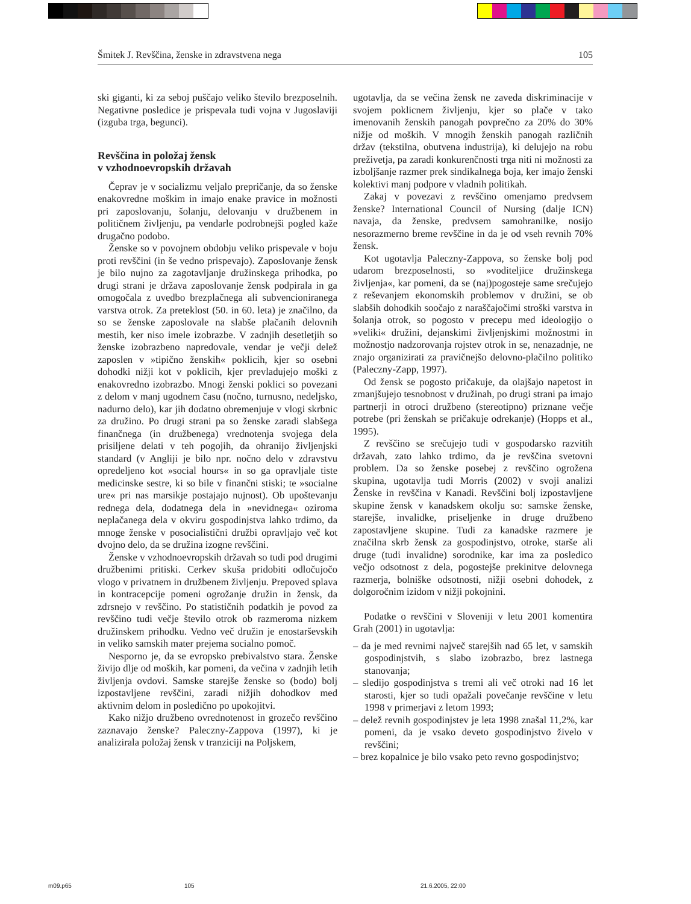Šmitek J. Revščina, ženske in zdravstvena nega 105
ski giganti, ki za seboj puščajo veliko število brezposelnih. Negativne posledice je prispevala tudi vojna v Jugoslaviji (izguba trga, begunci).
Revščina in položaj žensk
v vzhodnoevropskih državah
Čeprav je v socializmu veljalo prepričanje, da so ženske enakovredne moškim in imajo enake pravice in možnosti pri zaposlovanju, šolanju, delovanju v družbenem in političnem življenju, pa vendarle podrobnejši pogled kaže drugačno podobo.
Ženske so v povojnem obdobju veliko prispevale v boju proti revščini (in še vedno prispevajo). Zaposlovanje žensk je bilo nujno za zagotavljanje družinskega prihodka, po drugi strani je država zaposlovanje žensk podpirala in ga omogočala z uvedbo brezplačnega ali subvencioniranega varstva otrok. Za preteklost (50. in 60. leta) je značilno, da so se ženske zaposlovale na slabše plačanih delovnih mestih, ker niso imele izobrazbe. V zadnjih desetletjih so ženske izobrazbeno napredovale, vendar je večji delež zaposlen v »tipično ženskih« poklicih, kjer so osebni dohodki nižji kot v poklicih, kjer prevladujejo moški z enakovredno izobrazbo. Mnogi ženski poklici so povezani z delom v manj ugodnem času (nočno, turnusno, nedeljsko, nadurno delo), kar jih dodatno obremenjuje v vlogi skrbnic za družino. Po drugi strani pa so ženske zaradi slabšega finančnega (in družbenega) vrednotenja svojega dela prisiljene delati v teh pogojih, da ohranijo življenjski standard (v Angliji je bilo npr. nočno delo v zdravstvu opredeljeno kot »social hours« in so ga opravljale tiste medicinske sestre, ki so bile v finančni stiski; te »socialne ure« pri nas marsikje postajajo nujnost). Ob upoštevanju rednega dela, dodatnega dela in »nevidnega« oziroma neplačanega dela v okviru gospodinjstva lahko trdimo, da mnoge ženske v posocialistični družbi opravljajo več kot dvojno delo, da se družina izogne revščini.
Ženske v vzhodnoevropskih državah so tudi pod drugimi družbenimi pritiski. Cerkev skuša pridobiti odločujočo vlogo v privatnem in družbenem življenju. Prepoved splava in kontracepcije pomeni ogrožanje družin in žensk, da zdrsnejo v revščino. Po statističnih podatkih je povod za revščino tudi večje število otrok ob razmeroma nizkem družinskem prihodku. Vedno več družin je enostarševskih in veliko samskih mater prejema socialno pomoč.
Nesporno je, da se evropsko prebivalstvo stara. Ženske živijo dlje od moških, kar pomeni, da večina v zadnjih letih življenja ovdovi. Samske starejše ženske so (bodo) bolj izpostavljene revščini, zaradi nižjih dohodkov med aktivnim delom in posledično po upokojitvi.
Kako nižjo družbeno ovrednotenost in grozečo revščino zaznavajo ženske? Paleczny-Zappova (1997), ki je analizirala položaj žensk v tranziciji na Poljskem,
ugotavlja, da se večina žensk ne zaveda diskriminacije v svojem poklicnem življenju, kjer so plače v tako imenovanih ženskih panogah povprečno za 20% do 30% nižje od moških. V mnogih ženskih panogah različnih držav (tekstilna, obutvena industrija), ki delujejo na robu preživetja, pa zaradi konkurenčnosti trga niti ni možnosti za izboljšanje razmer prek sindikalnega boja, ker imajo ženski kolektivi manj podpore v vladnih politikah.
Zakaj v povezavi z revščino omenjamo predvsem ženske? International Council of Nursing (dalje ICN) navaja, da ženske, predvsem samohranilke, nosijo nesorazmerno breme revščine in da je od vseh revnih 70% žensk.
Kot ugotavlja Paleczny-Zappova, so ženske bolj pod udarom brezposelnosti, so »voditeljice družinskega življenja«, kar pomeni, da se (naj)pogosteje same srečujejo z reševanjem ekonomskih problemov v družini, se ob slabših dohodkih soočajo z naraščajočimi stroški varstva in šolanja otrok, so pogosto v precepu med ideologijo o »veliki« družini, dejanskimi življenjskimi možnostmi in možnostjo nadzorovanja rojstev otrok in se, nenazadnje, ne znajo organizirati za pravičnejšo delovno-plačilno politiko (Paleczny-Zapp, 1997).
Od žensk se pogosto pričakuje, da olajšajo napetost in zmanjšujejo tesnobnost v družinah, po drugi strani pa imajo partnerji in otroci družbeno (stereotipno) priznane večje potrebe (pri ženskah se pričakuje odrekanje) (Hopps et al., 1995).
Z revščino se srečujejo tudi v gospodarsko razvitih državah, zato lahko trdimo, da je revščina svetovni problem. Da so ženske posebej z revščino ogrožena skupina, ugotavlja tudi Morris (2002) v svoji analizi Ženske in revščina v Kanadi. Revščini bolj izpostavljene skupine žensk v kanadskem okolju so: samske ženske, starejše, invalidke, priseljenke in druge družbeno zapostavljene skupine. Tudi za kanadske razmere je značilna skrb žensk za gospodinjstvo, otroke, starše ali druge (tudi invalidne) sorodnike, kar ima za posledico večjo odsotnost z dela, pogostejše prekinitve delovnega razmerja, bolniške odsotnosti, nižji osebni dohodek, z dolgoročnim izidom v nižji pokojnini.
Podatke o revščini v Sloveniji v letu 2001 komentira Grah (2001) in ugotavlja:
– da je med revnimi največ starejših nad 65 let, v samskih gospodinjstvih, s slabo izobrazbo, brez lastnega stanovanja;
– sledijo gospodinjstva s tremi ali več otroki nad 16 let starosti, kjer so tudi opažali povečanje revščine v letu 1998 v primerjavi z letom 1993;
– delež revnih gospodinjstev je leta 1998 znašal 11,2%, kar pomeni, da je vsako deveto gospodinjstvo živelo v revščini;
– brez kopalnice je bilo vsako peto revno gospodinjstvo;
m09.p65 105 21.6.2005, 22:00